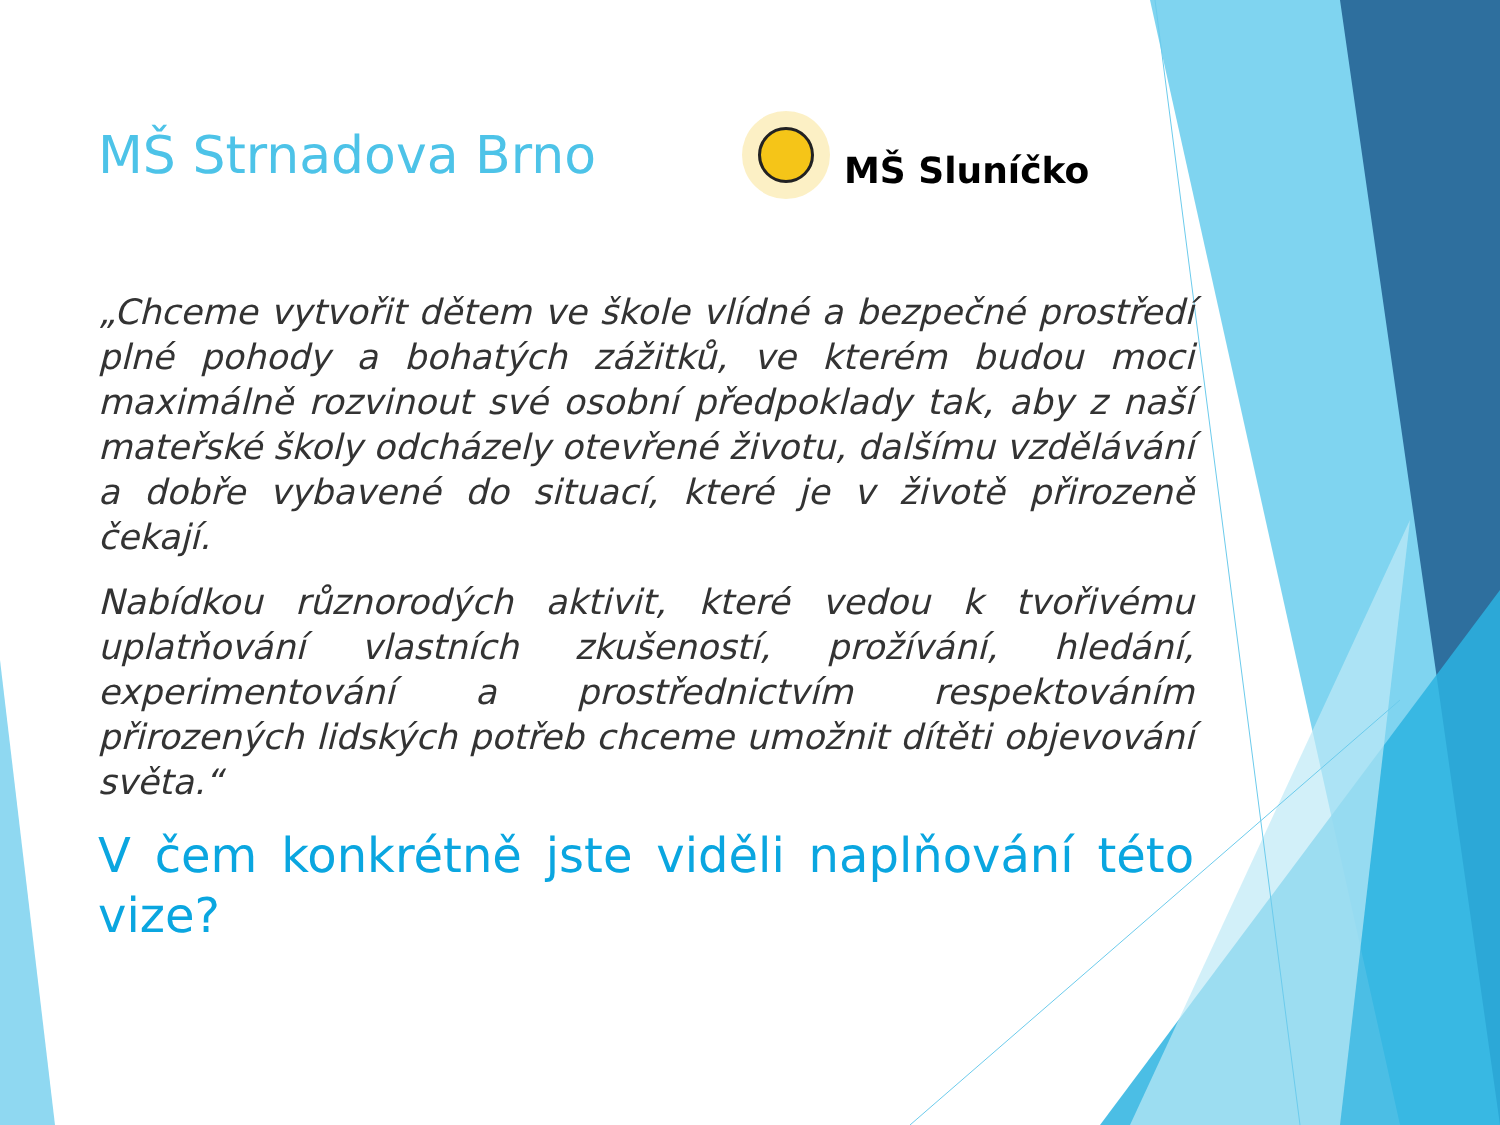MŠ Strnadova Brno
MŠ Sluníčko
„Chceme vytvořit dětem ve škole vlídné a bezpečné prostředí plné pohody a bohatých zážitků, ve kterém budou moci maximálně rozvinout své osobní předpoklady tak, aby z naší mateřské školy odcházely otevřené životu, dalšímu vzdělávání a dobře vybavené do situací, které je v životě přirozeně čekají.
Nabídkou různorodých aktivit, které vedou k tvořivému uplatňování vlastních zkušeností, prožívání, hledání, experimentování a prostřednictvím respektováním přirozených lidských potřeb chceme umožnit dítěti objevování světa.“
V čem konkrétně jste viděli naplňování této vize?